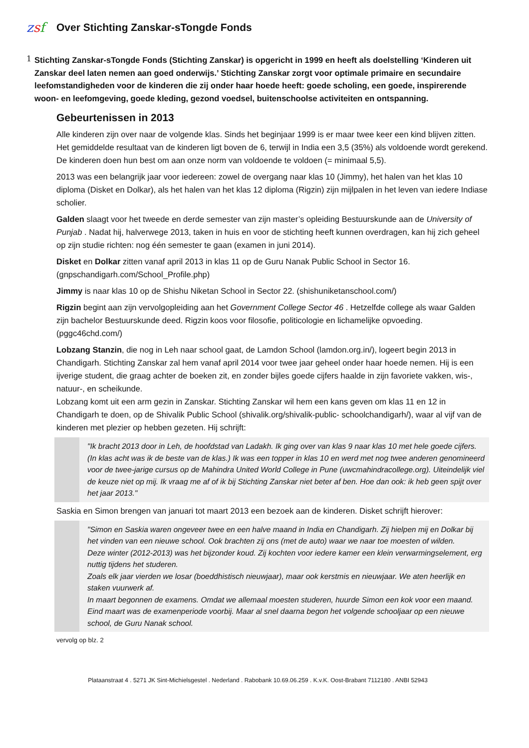zsf
Over Stichting Zanskar-sTongde Fonds
1
Stichting Zanskar-sTongde Fonds (Stichting Zanskar) is opgericht in 1999 en heeft als doelstelling ‘Kinderen uit Zanskar deel laten nemen aan goed onderwijs.’ Stichting Zanskar zorgt voor optimale primaire en secundaire leefomstandigheden voor de kinderen die zij onder haar hoede heeft: goede scholing, een goede, inspirerende woon- en leefomgeving, goede kleding, gezond voedsel, buitenschoolse activiteiten en ontspanning.
Gebeurtenissen in 2013
Alle kinderen zijn over naar de volgende klas. Sinds het beginjaar 1999 is er maar twee keer een kind blijven zitten. Het gemiddelde resultaat van de kinderen ligt boven de 6, terwijl in India een 3,5 (35%) als voldoende wordt gerekend. De kinderen doen hun best om aan onze norm van voldoende te voldoen (= minimaal 5,5).
2013 was een belangrijk jaar voor iedereen: zowel de overgang naar klas 10 (Jimmy), het halen van het klas 10 diploma (Disket en Dolkar), als het halen van het klas 12 diploma (Rigzin) zijn mijlpalen in het leven van iedere Indiase scholier.
Galden slaagt voor het tweede en derde semester van zijn master’s opleiding Bestuurskunde aan de University of Punjab . Nadat hij, halverwege 2013, taken in huis en voor de stichting heeft kunnen overdragen, kan hij zich geheel op zijn studie richten: nog één semester te gaan (examen in juni 2014).
Disket en Dolkar zitten vanaf april 2013 in klas 11 op de Guru Nanak Public School in Sector 16. (gnpschandigarh.com/School_Profile.php)
Jimmy is naar klas 10 op de Shishu Niketan School in Sector 22. (shishuniketanschool.com/)
Rigzin begint aan zijn vervolgopleiding aan het Government College Sector 46 . Hetzelfde college als waar Galden zijn bachelor Bestuurskunde deed. Rigzin koos voor filosofie, politicologie en lichamelijke opvoeding. (pggc46chd.com/)
Lobzang Stanzin, die nog in Leh naar school gaat, de Lamdon School (lamdon.org.in/), logeert begin 2013 in Chandigarh. Stichting Zanskar zal hem vanaf april 2014 voor twee jaar geheel onder haar hoede nemen. Hij is een ijverige student, die graag achter de boeken zit, en zonder bijles goede cijfers haalde in zijn favoriete vakken, wis-, natuur-, en scheikunde.
Lobzang komt uit een arm gezin in Zanskar. Stichting Zanskar wil hem een kans geven om klas 11 en 12 in Chandigarh te doen, op de Shivalik Public School (shivalik.org/shivalik-public- schoolchandigarh/), waar al vijf van de kinderen met plezier op hebben gezeten. Hij schrijft:
"Ik bracht 2013 door in Leh, de hoofdstad van Ladakh. Ik ging over van klas 9 naar klas 10 met hele goede cijfers. (In klas acht was ik de beste van de klas.) Ik was een topper in klas 10 en werd met nog twee anderen genomineerd voor de twee-jarige cursus op de Mahindra United World College in Pune (uwcmahindracollege.org). Uiteindelijk viel de keuze niet op mij. Ik vraag me af of ik bij Stichting Zanskar niet beter af ben. Hoe dan ook: ik heb geen spijt over het jaar 2013."
Saskia en Simon brengen van januari tot maart 2013 een bezoek aan de kinderen. Disket schrijft hierover:
"Simon en Saskia waren ongeveer twee en een halve maand in India en Chandigarh. Zij hielpen mij en Dolkar bij het vinden van een nieuwe school. Ook brachten zij ons (met de auto) waar we naar toe moesten of wilden.
Deze winter (2012-2013) was het bijzonder koud. Zij kochten voor iedere kamer een klein verwarmingselement, erg nuttig tijdens het studeren.
Zoals elk jaar vierden we losar (boeddhistisch nieuwjaar), maar ook kerstmis en nieuwjaar. We aten heerlijk en staken vuurwerk af.
In maart begonnen de examens. Omdat we allemaal moesten studeren, huurde Simon een kok voor een maand. Eind maart was de examenperiode voorbij. Maar al snel daarna begon het volgende schooljaar op een nieuwe school, de Guru Nanak school.
vervolg op blz. 2
Plataanstraat 4 . 5271 JK Sint-Michielsgestel . Nederland . Rabobank 10.69.06.259 . K.v.K. Oost-Brabant 7112180 . ANBI 52943